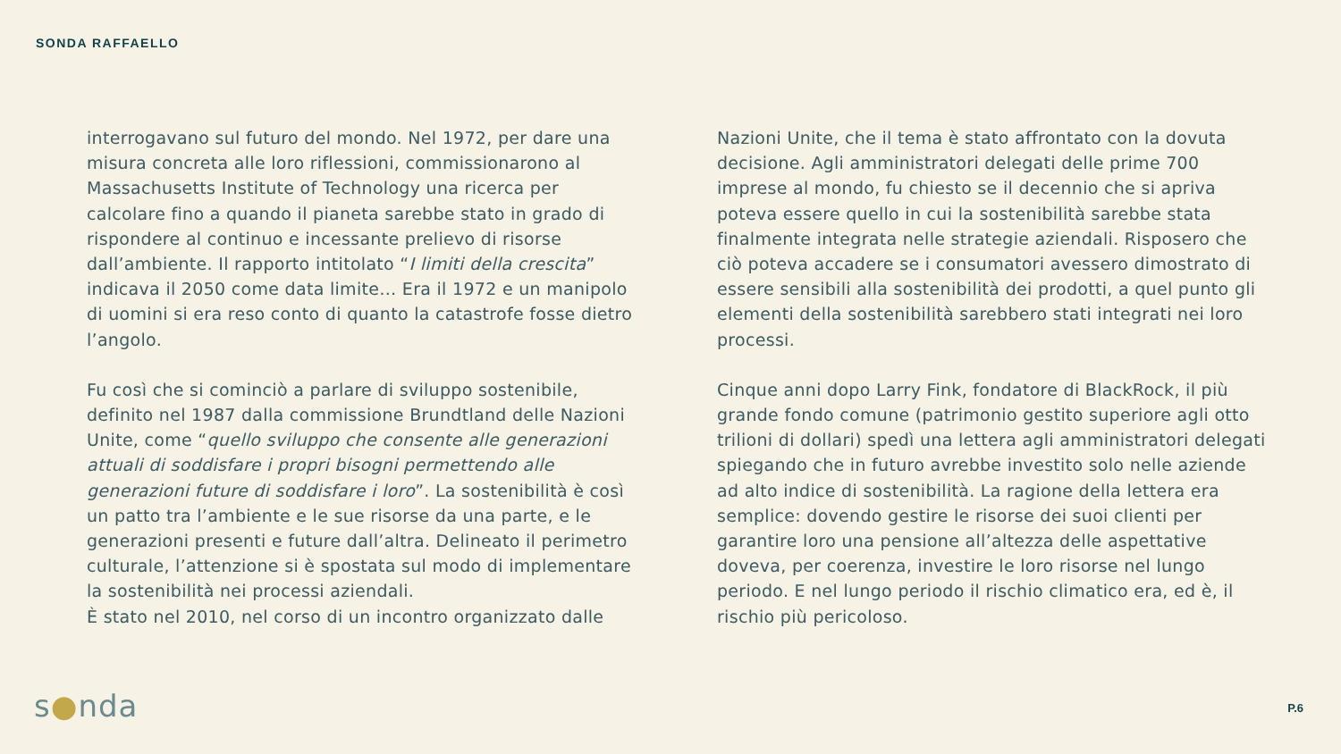SONDA RAFFAELLO
interrogavano sul futuro del mondo. Nel 1972, per dare una misura concreta alle loro riflessioni, commissionarono al Massachusetts Institute of Technology una ricerca per calcolare fino a quando il pianeta sarebbe stato in grado di rispondere al continuo e incessante prelievo di risorse dall’ambiente. Il rapporto intitolato “I limiti della crescita” indicava il 2050 come data limite… Era il 1972 e un manipolo di uomini si era reso conto di quanto la catastrofe fosse dietro l’angolo.
Fu così che si cominciò a parlare di sviluppo sostenibile, definito nel 1987 dalla commissione Brundtland delle Nazioni Unite, come “quello sviluppo che consente alle generazioni attuali di soddisfare i propri bisogni permettendo alle generazioni future di soddisfare i loro”. La sostenibilità è così un patto tra l’ambiente e le sue risorse da una parte, e le generazioni presenti e future dall’altra. Delineato il perimetro culturale, l’attenzione si è spostata sul modo di implementare la sostenibilità nei processi aziendali.
È stato nel 2010, nel corso di un incontro organizzato dalle
Nazioni Unite, che il tema è stato affrontato con la dovuta decisione. Agli amministratori delegati delle prime 700 imprese al mondo, fu chiesto se il decennio che si apriva poteva essere quello in cui la sostenibilità sarebbe stata finalmente integrata nelle strategie aziendali. Risposero che ciò poteva accadere se i consumatori avessero dimostrato di essere sensibili alla sostenibilità dei prodotti, a quel punto gli elementi della sostenibilità sarebbero stati integrati nei loro processi.
Cinque anni dopo Larry Fink, fondatore di BlackRock, il più grande fondo comune (patrimonio gestito superiore agli otto trilioni di dollari) spedì una lettera agli amministratori delegati spiegando che in futuro avrebbe investito solo nelle aziende ad alto indice di sostenibilità. La ragione della lettera era semplice: dovendo gestire le risorse dei suoi clienti per garantire loro una pensione all’altezza delle aspettative doveva, per coerenza, investire le loro risorse nel lungo periodo. E nel lungo periodo il rischio climatico era, ed è, il rischio più pericoloso.
s●nda P.6